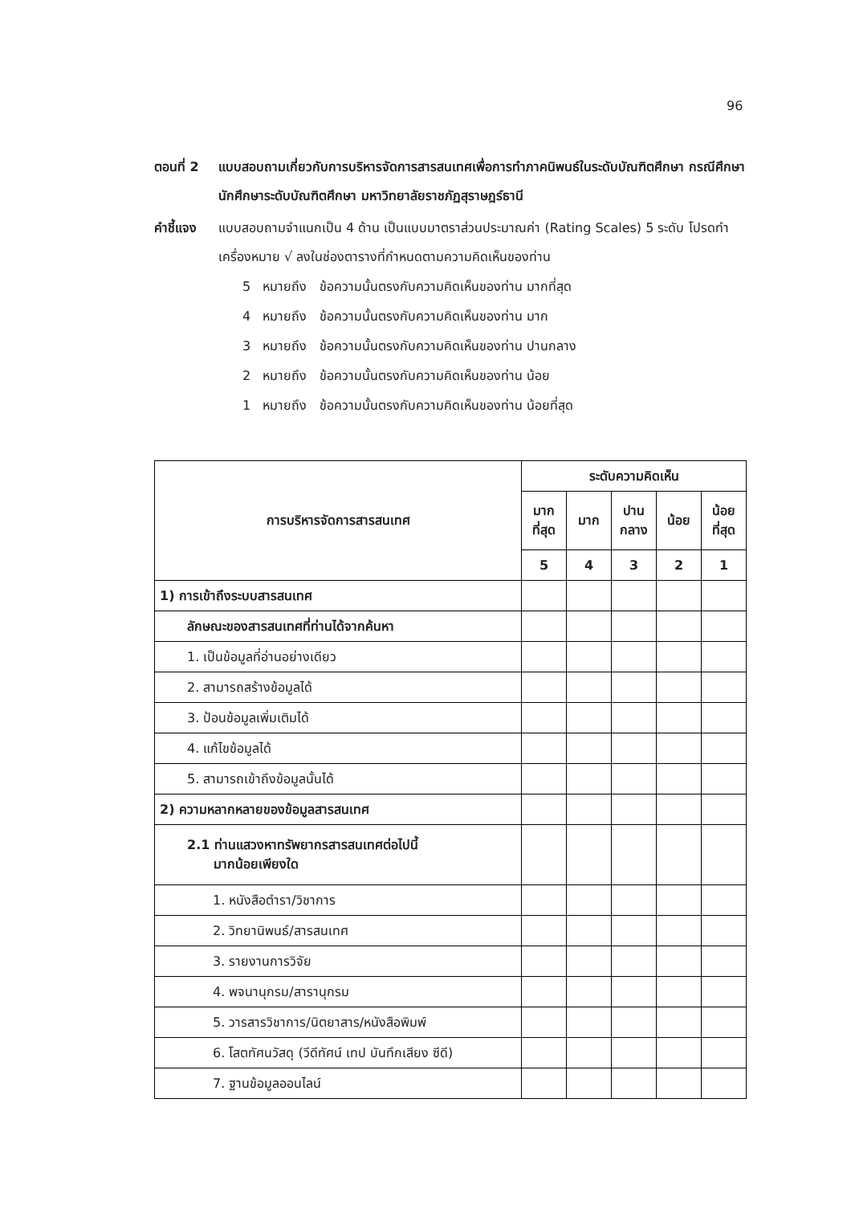96
ตอนที่ 2 แบบสอบถามเกี่ยวกับการบริหารจัดการสารสนเทศเพื่อการทำภาคนิพนธ์ในระดับบัณฑิตศึกษา กรณีศึกษา นักศึกษาระดับบัณฑิตศึกษา มหาวิทยาลัยราชภัฏสุราษฎร์ธานี
คำชี้แจง แบบสอบถามจำแนกเป็น 4 ด้าน เป็นแบบมาตราส่วนประมาณค่า (Rating Scales) 5 ระดับ โปรดทำเครื่องหมาย √ ลงในช่องตารางที่กำหนดตามความคิดเห็นของท่าน
5 หมายถึง ข้อความนั้นตรงกับความคิดเห็นของท่าน มากที่สุด
4 หมายถึง ข้อความนั้นตรงกับความคิดเห็นของท่าน มาก
3 หมายถึง ข้อความนั้นตรงกับความคิดเห็นของท่าน ปานกลาง
2 หมายถึง ข้อความนั้นตรงกับความคิดเห็นของท่าน น้อย
1 หมายถึง ข้อความนั้นตรงกับความคิดเห็นของท่าน น้อยที่สุด
| การบริหารจัดการสารสนเทศ | ระดับความคิดเห็น | | | | |
| --- | --- | --- | --- | --- | --- |
| | มาก ที่สุด | มาก | ปาน กลาง | น้อย | น้อย ที่สุด |
| | 5 | 4 | 3 | 2 | 1 |
| 1) การเข้าถึงระบบสารสนเทศ | | | | | |
| ลักษณะของสารสนเทศที่ท่านได้จากค้นหา | | | | | |
| 1. เป็นข้อมูลที่อ่านอย่างเดียว | | | | | |
| 2. สามารถสร้างข้อมูลได้ | | | | | |
| 3. ป้อนข้อมูลเพิ่มเติมได้ | | | | | |
| 4. แก้ไขข้อมูลได้ | | | | | |
| 5. สามารถเข้าถึงข้อมูลนั้นได้ | | | | | |
| 2) ความหลากหลายของข้อมูลสารสนเทศ | | | | | |
| 2.1 ท่านแสวงหาทรัพยากรสารสนเทศต่อไปนี้ มากน้อยเพียงใด | | | | | |
| 1. หนังสือตำรา/วิชาการ | | | | | |
| 2. วิทยานิพนธ์/สารสนเทศ | | | | | |
| 3. รายงานการวิจัย | | | | | |
| 4. พจนานุกรม/สารานุกรม | | | | | |
| 5. วารสารวิชาการ/นิตยาสาร/หนังสือพิมพ์ | | | | | |
| 6. โสตทัศนวัสดุ (วีดีทัศน์ เทป บันทึกเสียง ซีดี) | | | | | |
| 7. ฐานข้อมูลออนไลน์ | | | | | |